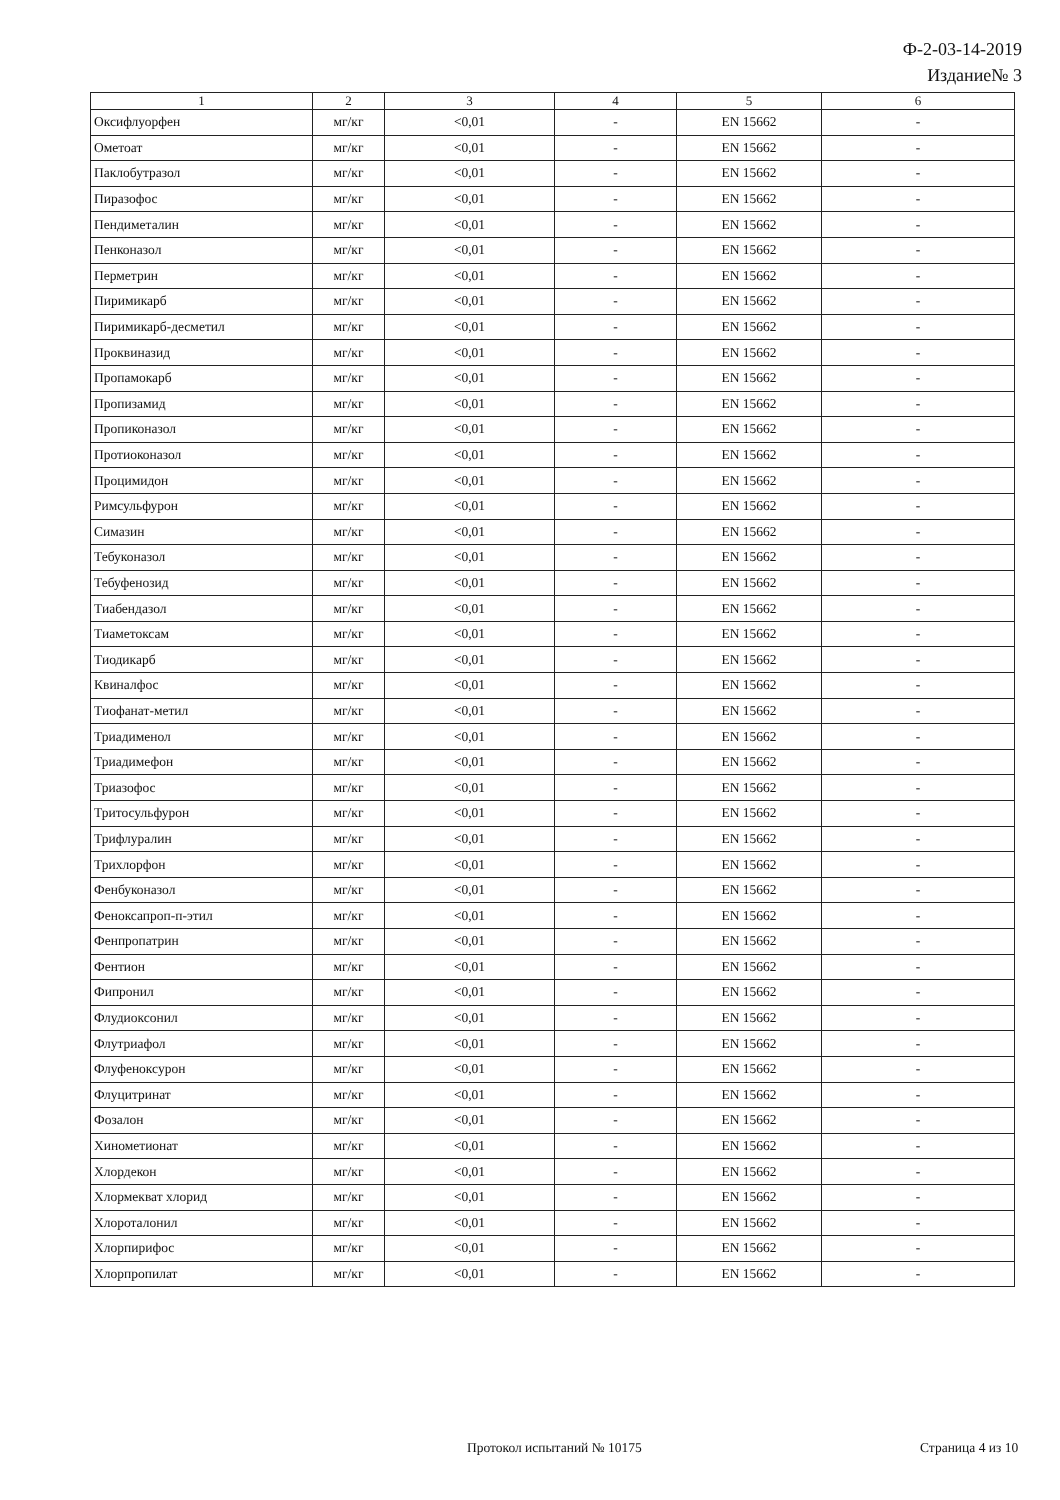Ф-2-03-14-2019
Издание№ 3
| 1 | 2 | 3 | 4 | 5 | 6 |
| Оксифлуорфен | мг/кг | <0,01 | - | EN 15662 | - |
| Ометоат | мг/кг | <0,01 | - | EN 15662 | - |
| Паклобутразол | мг/кг | <0,01 | - | EN 15662 | - |
| Пиразофос | мг/кг | <0,01 | - | EN 15662 | - |
| Пендиметалин | мг/кг | <0,01 | - | EN 15662 | - |
| Пенконазол | мг/кг | <0,01 | - | EN 15662 | - |
| Перметрин | мг/кг | <0,01 | - | EN 15662 | - |
| Пиримикарб | мг/кг | <0,01 | - | EN 15662 | - |
| Пиримикарб-десметил | мг/кг | <0,01 | - | EN 15662 | - |
| Проквиназид | мг/кг | <0,01 | - | EN 15662 | - |
| Пропамокарб | мг/кг | <0,01 | - | EN 15662 | - |
| Пропизамид | мг/кг | <0,01 | - | EN 15662 | - |
| Пропиконазол | мг/кг | <0,01 | - | EN 15662 | - |
| Протиоконазол | мг/кг | <0,01 | - | EN 15662 | - |
| Процимидон | мг/кг | <0,01 | - | EN 15662 | - |
| Римсульфурон | мг/кг | <0,01 | - | EN 15662 | - |
| Симазин | мг/кг | <0,01 | - | EN 15662 | - |
| Тебуконазол | мг/кг | <0,01 | - | EN 15662 | - |
| Тебуфенозид | мг/кг | <0,01 | - | EN 15662 | - |
| Тиабендазол | мг/кг | <0,01 | - | EN 15662 | - |
| Тиаметоксам | мг/кг | <0,01 | - | EN 15662 | - |
| Тиодикарб | мг/кг | <0,01 | - | EN 15662 | - |
| Квиналфос | мг/кг | <0,01 | - | EN 15662 | - |
| Тиофанат-метил | мг/кг | <0,01 | - | EN 15662 | - |
| Триадименол | мг/кг | <0,01 | - | EN 15662 | - |
| Триадимефон | мг/кг | <0,01 | - | EN 15662 | - |
| Триазофос | мг/кг | <0,01 | - | EN 15662 | - |
| Тритосульфурон | мг/кг | <0,01 | - | EN 15662 | - |
| Трифлуралин | мг/кг | <0,01 | - | EN 15662 | - |
| Трихлорфон | мг/кг | <0,01 | - | EN 15662 | - |
| Фенбуконазол | мг/кг | <0,01 | - | EN 15662 | - |
| Феноксапроп-п-этил | мг/кг | <0,01 | - | EN 15662 | - |
| Фенпропатрин | мг/кг | <0,01 | - | EN 15662 | - |
| Фентион | мг/кг | <0,01 | - | EN 15662 | - |
| Фипронил | мг/кг | <0,01 | - | EN 15662 | - |
| Флудиоксонил | мг/кг | <0,01 | - | EN 15662 | - |
| Флутриафол | мг/кг | <0,01 | - | EN 15662 | - |
| Флуфеноксурон | мг/кг | <0,01 | - | EN 15662 | - |
| Флуцитринат | мг/кг | <0,01 | - | EN 15662 | - |
| Фозалон | мг/кг | <0,01 | - | EN 15662 | - |
| Хинометионат | мг/кг | <0,01 | - | EN 15662 | - |
| Хлордекон | мг/кг | <0,01 | - | EN 15662 | - |
| Хлормекват хлорид | мг/кг | <0,01 | - | EN 15662 | - |
| Хлороталонил | мг/кг | <0,01 | - | EN 15662 | - |
| Хлорпирифос | мг/кг | <0,01 | - | EN 15662 | - |
| Хлорпропилат | мг/кг | <0,01 | - | EN 15662 | - |
Протокол испытаний № 10175 Страница 4 из 10